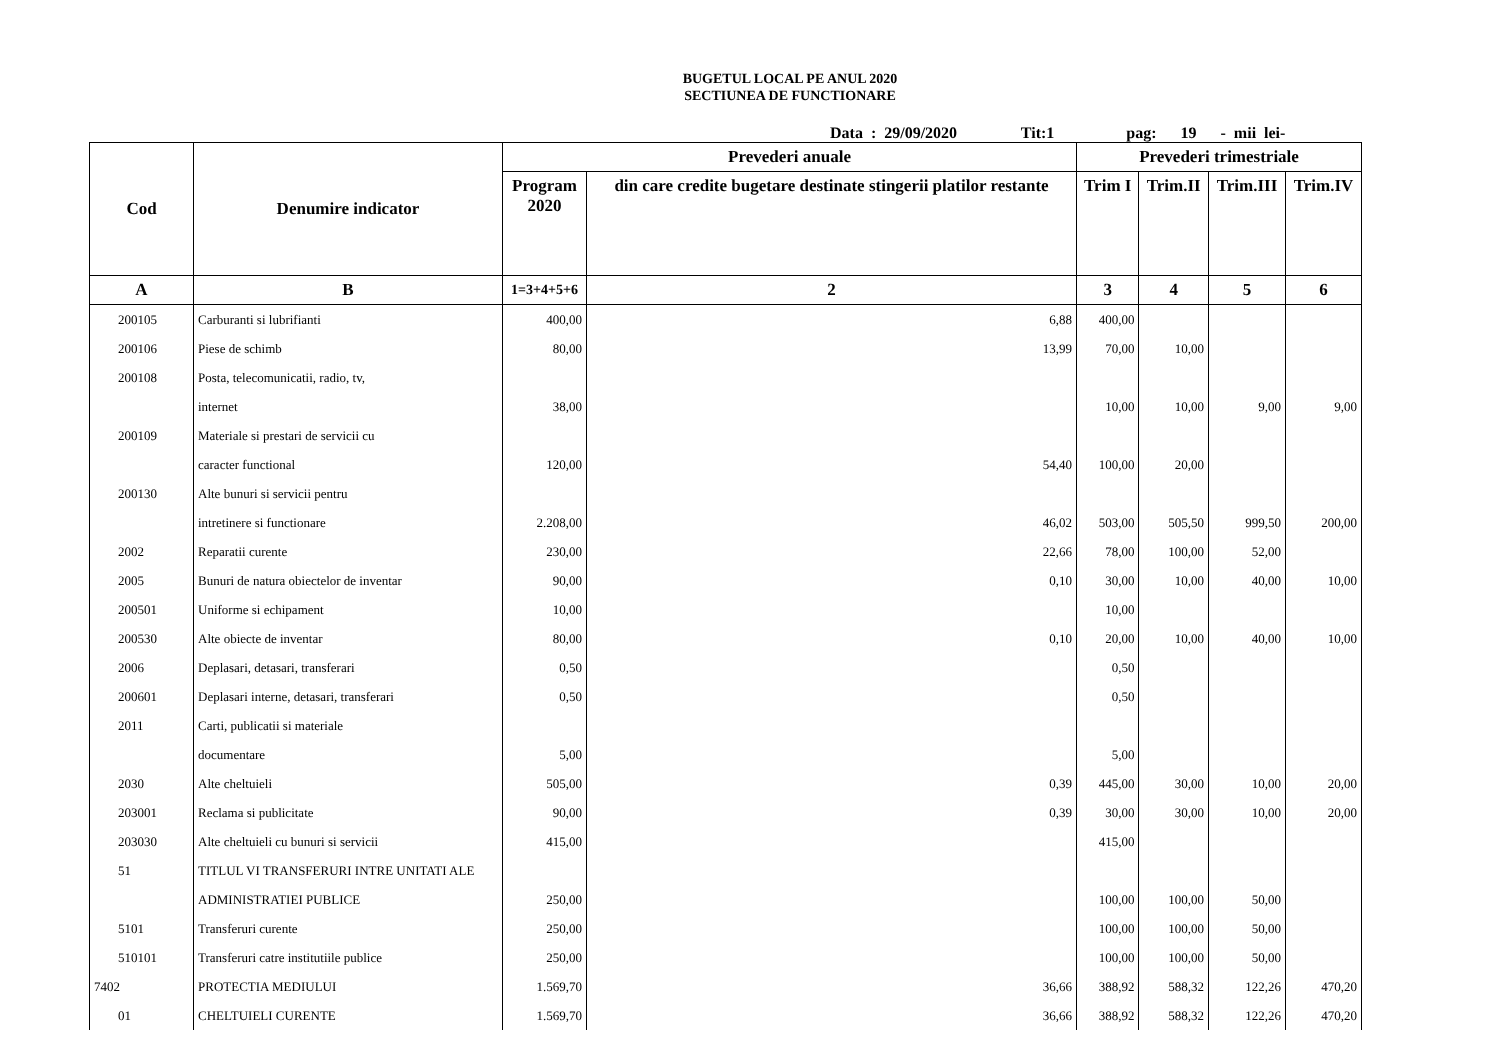BUGETUL LOCAL PE ANUL 2020
SECTIUNEA DE FUNCTIONARE
Data : 29/09/2020 Tit:1 pag: 19 - mii lei-
| Cod | Denumire indicator | Prevederi anuale | | Prevederi trimestriale | | | |
| --- | --- | --- | --- | --- | --- | --- | --- |
| | | Program 2020 | din care credite bugetare destinate stingerii platilor restante | Trim I | Trim.II | Trim.III | Trim.IV |
| A | B | 1=3+4+5+6 | 2 | 3 | 4 | 5 | 6 |
| 200105 | Carburanti si lubrifianti | 400,00 | 6,88 | 400,00 | | | |
| 200106 | Piese de schimb | 80,00 | 13,99 | 70,00 | 10,00 | | |
| 200108 | Posta, telecomunicatii, radio, tv, | | | | | | |
| | internet | 38,00 | | 10,00 | 10,00 | 9,00 | 9,00 |
| 200109 | Materiale si prestari de servicii cu | | | | | | |
| | caracter functional | 120,00 | 54,40 | 100,00 | 20,00 | | |
| 200130 | Alte bunuri si servicii pentru | | | | | | |
| | intretinere si functionare | 2.208,00 | 46,02 | 503,00 | 505,50 | 999,50 | 200,00 |
| 2002 | Reparatii curente | 230,00 | 22,66 | 78,00 | 100,00 | 52,00 | |
| 2005 | Bunuri de natura obiectelor de inventar | 90,00 | 0,10 | 30,00 | 10,00 | 40,00 | 10,00 |
| 200501 | Uniforme si echipament | 10,00 | | 10,00 | | | |
| 200530 | Alte obiecte de inventar | 80,00 | 0,10 | 20,00 | 10,00 | 40,00 | 10,00 |
| 2006 | Deplasari, detasari, transferari | 0,50 | | 0,50 | | | |
| 200601 | Deplasari interne, detasari, transferari | 0,50 | | 0,50 | | | |
| 2011 | Carti, publicatii si materiale | | | | | | |
| | documentare | 5,00 | | 5,00 | | | |
| 2030 | Alte cheltuieli | 505,00 | 0,39 | 445,00 | 30,00 | 10,00 | 20,00 |
| 203001 | Reclama si publicitate | 90,00 | 0,39 | 30,00 | 30,00 | 10,00 | 20,00 |
| 203030 | Alte cheltuieli cu bunuri si servicii | 415,00 | | 415,00 | | | |
| 51 | TITLUL VI TRANSFERURI INTRE UNITATI ALE | | | | | | |
| | ADMINISTRATIEI PUBLICE | 250,00 | | 100,00 | 100,00 | 50,00 | |
| 5101 | Transferuri curente | 250,00 | | 100,00 | 100,00 | 50,00 | |
| 510101 | Transferuri catre institutiile publice | 250,00 | | 100,00 | 100,00 | 50,00 | |
| 7402 | PROTECTIA MEDIULUI | 1.569,70 | 36,66 | 388,92 | 588,32 | 122,26 | 470,20 |
| 01 | CHELTUIELI CURENTE | 1.569,70 | 36,66 | 388,92 | 588,32 | 122,26 | 470,20 |